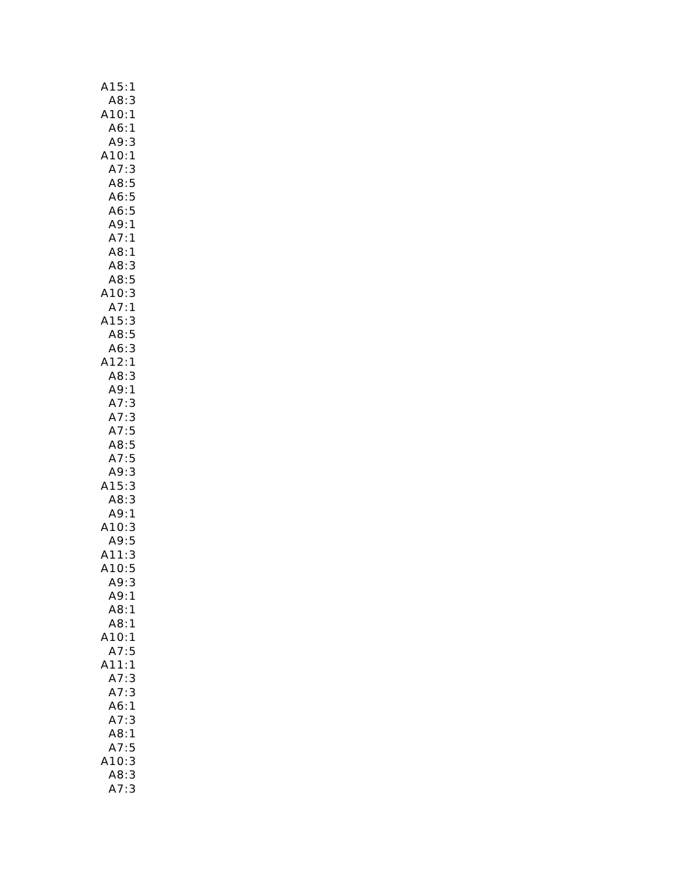A15:1
A8:3
A10:1
A6:1
A9:3
A10:1
A7:3
A8:5
A6:5
A6:5
A9:1
A7:1
A8:1
A8:3
A8:5
A10:3
A7:1
A15:3
A8:5
A6:3
A12:1
A8:3
A9:1
A7:3
A7:3
A7:5
A8:5
A7:5
A9:3
A15:3
A8:3
A9:1
A10:3
A9:5
A11:3
A10:5
A9:3
A9:1
A8:1
A8:1
A10:1
A7:5
A11:1
A7:3
A7:3
A6:1
A7:3
A8:1
A7:5
A10:3
A8:3
A7:3